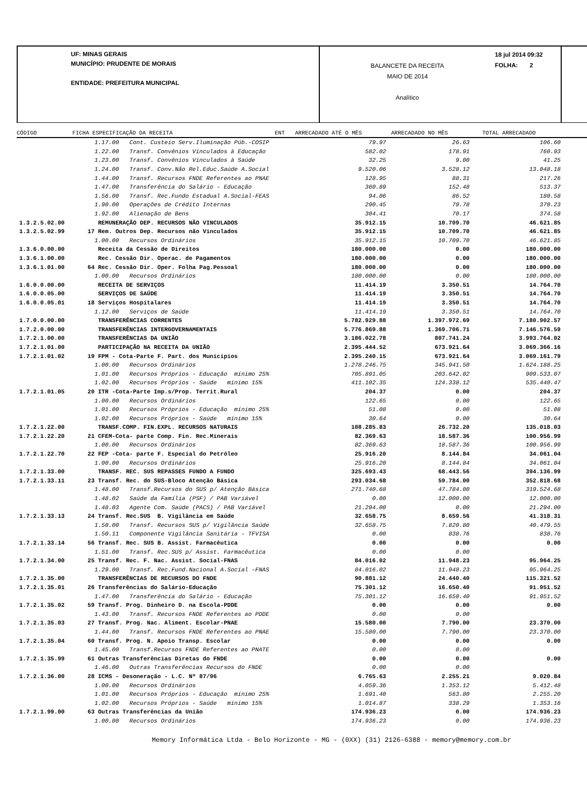UF: MINAS GERAIS
MUNICÍPIO: PRUDENTE DE MORAIS
ENTIDADE: PREFEITURA MUNICIPAL
BALANCETE DA RECEITA
MAIO DE 2014
Analítico
18 jul 2014 09:32
FOLHA: 2
CÓDIGO FICHA ESPECIFICAÇÃO DA RECEITA ENT ARRECADADO ATÉ O MÊS ARRECADADO NO MÊS TOTAL ARRECADADO
| | 1.17.00 Cont. Custeio Serv.Iluminação Púb.-COSIP | 79.97 | 26.63 | 106.60 |
| | 1.22.00 Transf. Convênios Vinculados à Educação | 582.02 | 178.91 | 760.93 |
| | 1.23.00 Transf. Convênios Vinculados à Saúde | 32.25 | 9.00 | 41.25 |
| | 1.24.00 Transf. Conv.Não Rel.Educ.Saúde A.Social | 9.520.06 | 3.528.12 | 13.048.18 |
| | 1.44.00 Transf. Recursos FNDE Referentes ao PNAE | 128.95 | 88.31 | 217.26 |
| | 1.47.00 Transferência do Salário - Educação | 360.89 | 152.48 | 513.37 |
| | 1.56.00 Transf. Rec.Fundo Estadual A.Social-FEAS | 94.06 | 86.52 | 180.58 |
| | 1.90.00 Operações de Crédito Internas | 290.45 | 79.78 | 370.23 |
| | 1.92.00 Alienação de Bens | 304.41 | 70.17 | 374.58 |
| 1.3.2.5.02.00 | REMUNERAÇÃO DEP. RECURSOS NÃO VINCULADOS | 35.912.15 | 10.709.70 | 46.621.85 |
| 1.3.2.5.02.99 | 17 Rem. Outros Dep. Recursos não Vinculados | 35.912.15 | 10.709.70 | 46.621.85 |
| | 1.00.00 Recursos Ordinários | 35.912.15 | 10.709.70 | 46.621.85 |
| 1.3.6.0.00.00 | Receita da Cessão de Direitos | 180.000.00 | 0.00 | 180.000.00 |
| 1.3.6.1.00.00 | Rec. Cessão Dir. Operac. de Pagamentos | 180.000.00 | 0.00 | 180.000.00 |
| 1.3.6.1.01.00 | 64 Rec. Cessão Dir. Oper. Folha Pag.Pessoal | 180.000.00 | 0.00 | 180.000.00 |
| | 1.00.00 Recursos Ordinários | 180.000.00 | 0.00 | 180.000.00 |
| 1.6.0.0.00.00 | RECEITA DE SERVIÇOS | 11.414.19 | 3.350.51 | 14.764.70 |
| 1.6.0.0.05.00 | SERVIÇOS DE SAÚDE | 11.414.19 | 3.350.51 | 14.764.70 |
| 1.6.0.0.05.01 | 18 Serviços Hospitalares | 11.414.19 | 3.350.51 | 14.764.70 |
| | 1.12.00 Serviços de Saúde | 11.414.19 | 3.350.51 | 14.764.70 |
| 1.7.0.0.00.00 | TRANSFERÊNCIAS CORRENTES | 5.782.929.88 | 1.397.972.69 | 7.180.902.57 |
| 1.7.2.0.00.00 | TRANSFERÊNCIAS INTERGOVERNAMENTAIS | 5.776.869.88 | 1.369.706.71 | 7.146.576.59 |
| 1.7.2.1.00.00 | TRANSFERÊNCIAS DA UNIÃO | 3.186.022.78 | 807.741.24 | 3.993.764.02 |
| 1.7.2.1.01.00 | PARTICIPAÇÃO NA RECEITA DA UNIÃO | 2.395.444.52 | 673.921.64 | 3.069.366.16 |
| 1.7.2.1.01.02 | 19 FPM - Cota-Parte F. Part. dos Municípios | 2.395.240.15 | 673.921.64 | 3.069.161.79 |
| | 1.00.00 Recursos Ordinários | 1.278.246.75 | 345.941.50 | 1.624.188.25 |
| | 1.01.00 Recursos Próprios - Educação mínimo 25% | 705.891.05 | 203.642.02 | 909.533.07 |
| | 1.02.00 Recursos Próprios - Saúde mínimo 15% | 411.102.35 | 124.338.12 | 535.440.47 |
| 1.7.2.1.01.05 | 20 ITR -Cota-Parte Imp.s/Prop. Territ.Rural | 204.37 | 0.00 | 204.37 |
| | 1.00.00 Recursos Ordinários | 122.65 | 0.00 | 122.65 |
| | 1.01.00 Recursos Próprios - Educação mínimo 25% | 51.08 | 0.00 | 51.08 |
| | 1.02.00 Recursos Próprios - Saúde mínimo 15% | 30.64 | 0.00 | 30.64 |
| 1.7.2.1.22.00 | TRANSF.COMP. FIN.EXPL. RECURSOS NATURAIS | 108.285.83 | 26.732.20 | 135.018.03 |
| 1.7.2.1.22.20 | 21 CFEM-Cota- parte Comp. Fin. Rec.Minerais | 82.369.63 | 18.587.36 | 100.956.99 |
| | 1.00.00 Recursos Ordinários | 82.369.63 | 18.587.36 | 100.956.99 |
| 1.7.2.1.22.70 | 22 FEP -Cota- parte F. Especial do Petróleo | 25.916.20 | 8.144.84 | 34.061.04 |
| | 1.00.00 Recursos Ordinários | 25.916.20 | 8.144.84 | 34.061.04 |
| 1.7.2.1.33.00 | TRANSF. REC. SUS REPASSES FUNDO A FUNDO | 325.693.43 | 68.443.56 | 394.136.99 |
| 1.7.2.1.33.11 | 23 Transf. Rec. do SUS-Bloco Atenção Básica | 293.034.68 | 59.784.00 | 352.818.68 |
| | 1.48.00 Transf.Recursos do SUS p/ Atenção Básica | 271.740.68 | 47.784.00 | 319.524.68 |
| | 1.48.02 Saúde da Família (PSF) / PAB Variável | 0.00 | 12.000.00 | 12.000.00 |
| | 1.48.03 Agente Com. Saúde (PACS) / PAB Variável | 21.294.00 | 0.00 | 21.294.00 |
| 1.7.2.1.33.13 | 24 Transf. Rec.SUS B. Vigilância em Saúde | 32.658.75 | 8.659.56 | 41.318.31 |
| | 1.50.00 Transf. Recursos SUS p/ Vigilância Saúde | 32.658.75 | 7.820.80 | 40.479.55 |
| | 1.50.11 Componente Vigilância Sanitária - TFVISA | 0.00 | 838.76 | 838.76 |
| 1.7.2.1.33.14 | 56 Transf. Rec. SUS B. Assist. Farmacêutica | 0.00 | 0.00 | 0.00 |
| | 1.51.00 Transf. Rec.SUS p/ Assist. Farmacêutica | 0.00 | 0.00 | |
| 1.7.2.1.34.00 | 25 Transf. Rec. F. Nac. Assist. Social-FNAS | 84.016.02 | 11.948.23 | 95.964.25 |
| | 1.29.00 Transf. Rec.Fund.Nacional A.Social -FNAS | 84.016.02 | 11.948.23 | 95.964.25 |
| 1.7.2.1.35.00 | TRANSFERÊNCIAS DE RECURSOS DO FNDE | 90.881.12 | 24.440.40 | 115.321.52 |
| 1.7.2.1.35.01 | 26 Transferências do Salário-Educação | 75.301.12 | 16.650.40 | 91.951.52 |
| | 1.47.00 Transferência do Salário - Educação | 75.301.12 | 16.650.40 | 91.951.52 |
| 1.7.2.1.35.02 | 59 Transf. Prog. Dinheiro D. na Escola-PDDE | 0.00 | 0.00 | 0.00 |
| | 1.43.00 Transf. Recursos FNDE Referentes ao PDDE | 0.00 | 0.00 | |
| 1.7.2.1.35.03 | 27 Transf. Prog. Nac. Aliment. Escolar-PNAE | 15.580.00 | 7.790.00 | 23.370.00 |
| | 1.44.00 Transf. Recursos FNDE Referentes ao PNAE | 15.580.00 | 7.790.00 | 23.370.00 |
| 1.7.2.1.35.04 | 60 Transf. Prog. N. Apoio Transp. Escolar | 0.00 | 0.00 | 0.00 |
| | 1.45.00 Transf.Recursos FNDE Referentes ao PNATE | 0.00 | 0.00 | |
| 1.7.2.1.35.99 | 61 Outras Transferências Diretas do FNDE | 0.00 | 0.00 | 0.00 |
| | 1.46.00 Outras Transferências Recursos do FNDE | 0.00 | 0.00 | |
| 1.7.2.1.36.00 | 28 ICMS - Desoneração - L.C. Nº 87/96 | 6.765.63 | 2.255.21 | 9.020.84 |
| | 1.00.00 Recursos Ordinários | 4.059.36 | 1.353.12 | 5.412.48 |
| | 1.01.00 Recursos Próprios - Educação mínimo 25% | 1.691.40 | 563.80 | 2.255.20 |
| | 1.02.00 Recursos Próprios - Saúde mínimo 15% | 1.014.87 | 338.29 | 1.353.16 |
| 1.7.2.1.99.00 | 63 Outras Transferências da União | 174.936.23 | 0.00 | 174.936.23 |
| | 1.00.00 Recursos Ordinários | 174.936.23 | 0.00 | 174.936.23 |
Memory Informática Ltda - Belo Horizonte - MG - (0XX) (31) 2126-6388 - memory@memory.com.br